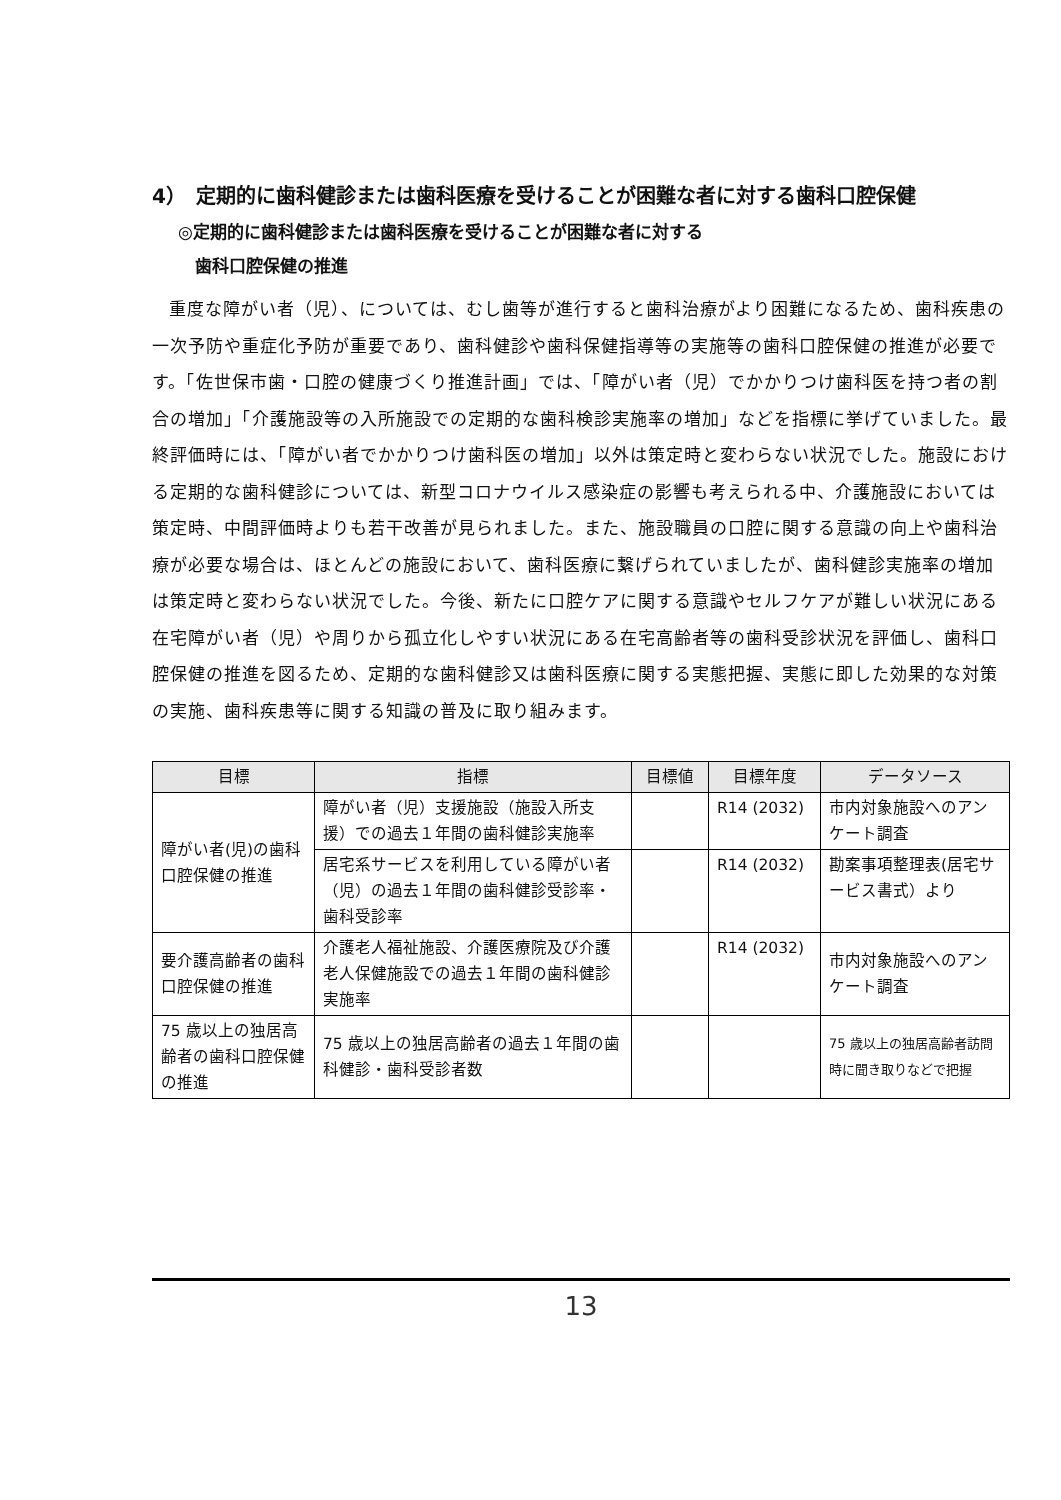4）　定期的に歯科健診または歯科医療を受けることが困難な者に対する歯科口腔保健
◎定期的に歯科健診または歯科医療を受けることが困難な者に対する
　歯科口腔保健の推進
重度な障がい者（児）、については、むし歯等が進行すると歯科治療がより困難になるため、歯科疾患の一次予防や重症化予防が重要であり、歯科健診や歯科保健指導等の実施等の歯科口腔保健の推進が必要です。「佐世保市歯・口腔の健康づくり推進計画」では、「障がい者（児）でかかりつけ歯科医を持つ者の割合の増加」「介護施設等の入所施設での定期的な歯科検診実施率の増加」などを指標に挙げていました。最終評価時には、「障がい者でかかりつけ歯科医の増加」以外は策定時と変わらない状況でした。施設における定期的な歯科健診については、新型コロナウイルス感染症の影響も考えられる中、介護施設においては策定時、中間評価時よりも若干改善が見られました。また、施設職員の口腔に関する意識の向上や歯科治療が必要な場合は、ほとんどの施設において、歯科医療に繋げられていましたが、歯科健診実施率の増加は策定時と変わらない状況でした。今後、新たに口腔ケアに関する意識やセルフケアが難しい状況にある在宅障がい者（児）や周りから孤立化しやすい状況にある在宅高齢者等の歯科受診状況を評価し、歯科口腔保健の推進を図るため、定期的な歯科健診又は歯科医療に関する実態把握、実態に即した効果的な対策の実施、歯科疾患等に関する知識の普及に取り組みます。
| 目標 | 指標 | 目標値 | 目標年度 | データソース |
| --- | --- | --- | --- | --- |
| 障がい者(児)の歯科口腔保健の推進 | 障がい者（児）支援施設（施設入所支援）での過去１年間の歯科健診実施率 | | R14 (2032) | 市内対象施設へのアンケート調査 |
| | 居宅系サービスを利用している障がい者（児）の過去１年間の歯科健診受診率・歯科受診率 | | R14 (2032) | 勘案事項整理表(居宅サービス書式）より |
| 要介護高齢者の歯科口腔保健の推進 | 介護老人福祉施設、介護医療院及び介護老人保健施設での過去１年間の歯科健診実施率 | | R14 (2032) | 市内対象施設へのアンケート調査 |
| 75 歳以上の独居高齢者の歯科口腔保健の推進 | 75 歳以上の独居高齢者の過去１年間の歯科健診・歯科受診者数 | | | 75 歳以上の独居高齢者訪問時に聞き取りなどで把握 |
13